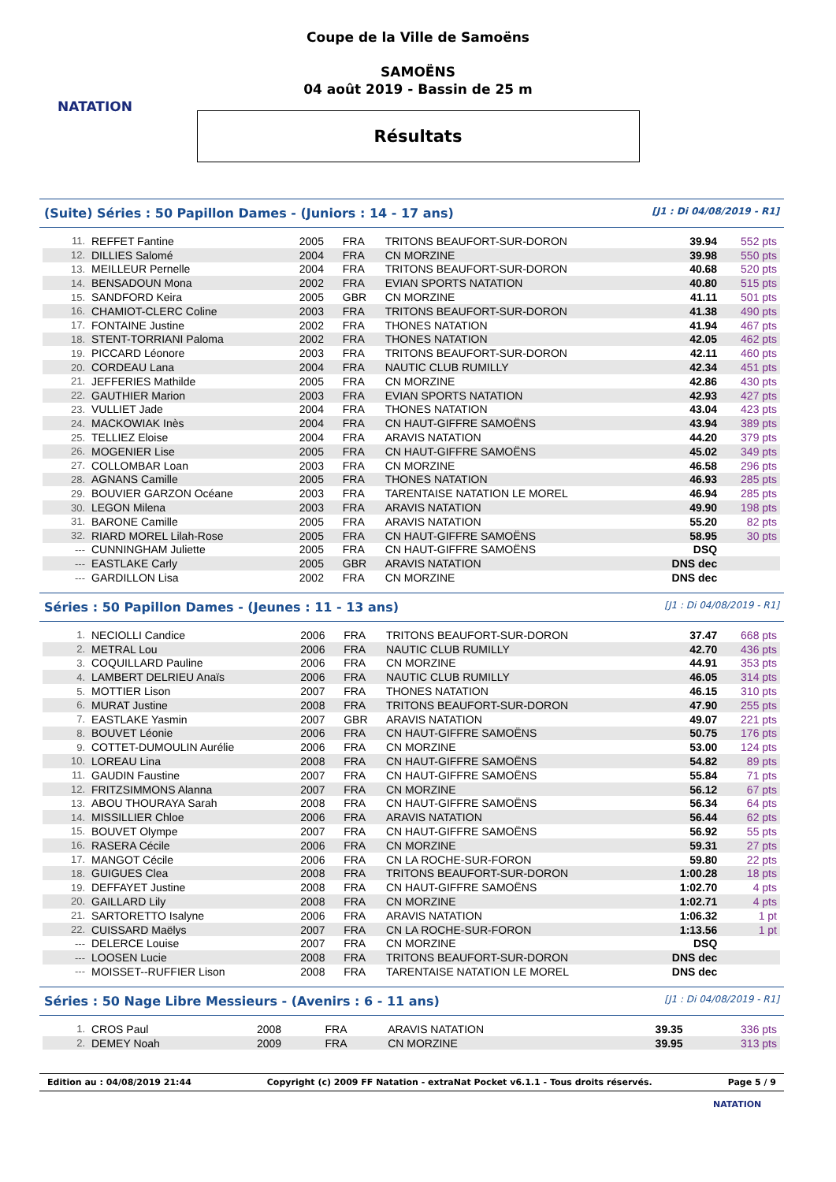NATATION
Coupe de la Ville de Samoëns
SAMOËNS
04 août 2019 - Bassin de 25 m
Résultats
(Suite) Séries : 50 Papillon Dames - (Juniors : 14 - 17 ans) [J1 : Di 04/08/2019 - R1]
| 11. | REFFET Fantine | 2005 | FRA | TRITONS BEAUFORT-SUR-DORON | 39.94 | 552 pts |
| 12. | DILLIES Salomé | 2004 | FRA | CN MORZINE | 39.98 | 550 pts |
| 13. | MEILLEUR Pernelle | 2004 | FRA | TRITONS BEAUFORT-SUR-DORON | 40.68 | 520 pts |
| 14. | BENSADOUN Mona | 2002 | FRA | EVIAN SPORTS NATATION | 40.80 | 515 pts |
| 15. | SANDFORD Keira | 2005 | GBR | CN MORZINE | 41.11 | 501 pts |
| 16. | CHAMIOT-CLERC Coline | 2003 | FRA | TRITONS BEAUFORT-SUR-DORON | 41.38 | 490 pts |
| 17. | FONTAINE Justine | 2002 | FRA | THONES NATATION | 41.94 | 467 pts |
| 18. | STENT-TORRIANI Paloma | 2002 | FRA | THONES NATATION | 42.05 | 462 pts |
| 19. | PICCARD Léonore | 2003 | FRA | TRITONS BEAUFORT-SUR-DORON | 42.11 | 460 pts |
| 20. | CORDEAU Lana | 2004 | FRA | NAUTIC CLUB RUMILLY | 42.34 | 451 pts |
| 21. | JEFFERIES Mathilde | 2005 | FRA | CN MORZINE | 42.86 | 430 pts |
| 22. | GAUTHIER Marion | 2003 | FRA | EVIAN SPORTS NATATION | 42.93 | 427 pts |
| 23. | VULLIET Jade | 2004 | FRA | THONES NATATION | 43.04 | 423 pts |
| 24. | MACKOWIAK Inès | 2004 | FRA | CN HAUT-GIFFRE SAMOËNS | 43.94 | 389 pts |
| 25. | TELLIEZ Eloise | 2004 | FRA | ARAVIS NATATION | 44.20 | 379 pts |
| 26. | MOGENIER Lise | 2005 | FRA | CN HAUT-GIFFRE SAMOËNS | 45.02 | 349 pts |
| 27. | COLLOMBAR Loan | 2003 | FRA | CN MORZINE | 46.58 | 296 pts |
| 28. | AGNANS Camille | 2005 | FRA | THONES NATATION | 46.93 | 285 pts |
| 29. | BOUVIER GARZON Océane | 2003 | FRA | TARENTAISE NATATION LE MOREL | 46.94 | 285 pts |
| 30. | LEGON Milena | 2003 | FRA | ARAVIS NATATION | 49.90 | 198 pts |
| 31. | BARONE Camille | 2005 | FRA | ARAVIS NATATION | 55.20 | 82 pts |
| 32. | RIARD MOREL Lilah-Rose | 2005 | FRA | CN HAUT-GIFFRE SAMOËNS | 58.95 | 30 pts |
| --- | CUNNINGHAM Juliette | 2005 | FRA | CN HAUT-GIFFRE SAMOËNS | DSQ | |
| --- | EASTLAKE Carly | 2005 | GBR | ARAVIS NATATION | DNS dec | |
| --- | GARDILLON Lisa | 2002 | FRA | CN MORZINE | DNS dec | |
Séries : 50 Papillon Dames - (Jeunes : 11 - 13 ans) [J1 : Di 04/08/2019 - R1]
| 1. | NECIOLLI Candice | 2006 | FRA | TRITONS BEAUFORT-SUR-DORON | 37.47 | 668 pts |
| 2. | METRAL Lou | 2006 | FRA | NAUTIC CLUB RUMILLY | 42.70 | 436 pts |
| 3. | COQUILLARD Pauline | 2006 | FRA | CN MORZINE | 44.91 | 353 pts |
| 4. | LAMBERT DELRIEU Anaïs | 2006 | FRA | NAUTIC CLUB RUMILLY | 46.05 | 314 pts |
| 5. | MOTTIER Lison | 2007 | FRA | THONES NATATION | 46.15 | 310 pts |
| 6. | MURAT Justine | 2008 | FRA | TRITONS BEAUFORT-SUR-DORON | 47.90 | 255 pts |
| 7. | EASTLAKE Yasmin | 2007 | GBR | ARAVIS NATATION | 49.07 | 221 pts |
| 8. | BOUVET Léonie | 2006 | FRA | CN HAUT-GIFFRE SAMOËNS | 50.75 | 176 pts |
| 9. | COTTET-DUMOULIN Aurélie | 2006 | FRA | CN MORZINE | 53.00 | 124 pts |
| 10. | LOREAU Lina | 2008 | FRA | CN HAUT-GIFFRE SAMOËNS | 54.82 | 89 pts |
| 11. | GAUDIN Faustine | 2007 | FRA | CN HAUT-GIFFRE SAMOËNS | 55.84 | 71 pts |
| 12. | FRITZSIMMONS Alanna | 2007 | FRA | CN MORZINE | 56.12 | 67 pts |
| 13. | ABOU THOURAYA Sarah | 2008 | FRA | CN HAUT-GIFFRE SAMOËNS | 56.34 | 64 pts |
| 14. | MISSILLIER Chloe | 2006 | FRA | ARAVIS NATATION | 56.44 | 62 pts |
| 15. | BOUVET Olympe | 2007 | FRA | CN HAUT-GIFFRE SAMOËNS | 56.92 | 55 pts |
| 16. | RASERA Cécile | 2006 | FRA | CN MORZINE | 59.31 | 27 pts |
| 17. | MANGOT Cécile | 2006 | FRA | CN LA ROCHE-SUR-FORON | 59.80 | 22 pts |
| 18. | GUIGUES Clea | 2008 | FRA | TRITONS BEAUFORT-SUR-DORON | 1:00.28 | 18 pts |
| 19. | DEFFAYET Justine | 2008 | FRA | CN HAUT-GIFFRE SAMOËNS | 1:02.70 | 4 pts |
| 20. | GAILLARD Lily | 2008 | FRA | CN MORZINE | 1:02.71 | 4 pts |
| 21. | SARTORETTO Isalyne | 2006 | FRA | ARAVIS NATATION | 1:06.32 | 1 pt |
| 22. | CUISSARD Maëlys | 2007 | FRA | CN LA ROCHE-SUR-FORON | 1:13.56 | 1 pt |
| --- | DELERCE Louise | 2007 | FRA | CN MORZINE | DSQ | |
| --- | LOOSEN Lucie | 2008 | FRA | TRITONS BEAUFORT-SUR-DORON | DNS dec | |
| --- | MOISSET--RUFFIER Lison | 2008 | FRA | TARENTAISE NATATION LE MOREL | DNS dec | |
Séries : 50 Nage Libre Messieurs - (Avenirs : 6 - 11 ans) [J1 : Di 04/08/2019 - R1]
| 1. | CROS Paul | 2008 | FRA | ARAVIS NATATION | 39.35 | 336 pts |
| 2. | DEMEY Noah | 2009 | FRA | CN MORZINE | 39.95 | 313 pts |
Edition au : 04/08/2019 21:44 Copyright (c) 2009 FF Natation - extraNat Pocket v6.1.1 - Tous droits réservés. Page 5 / 9
NATATION